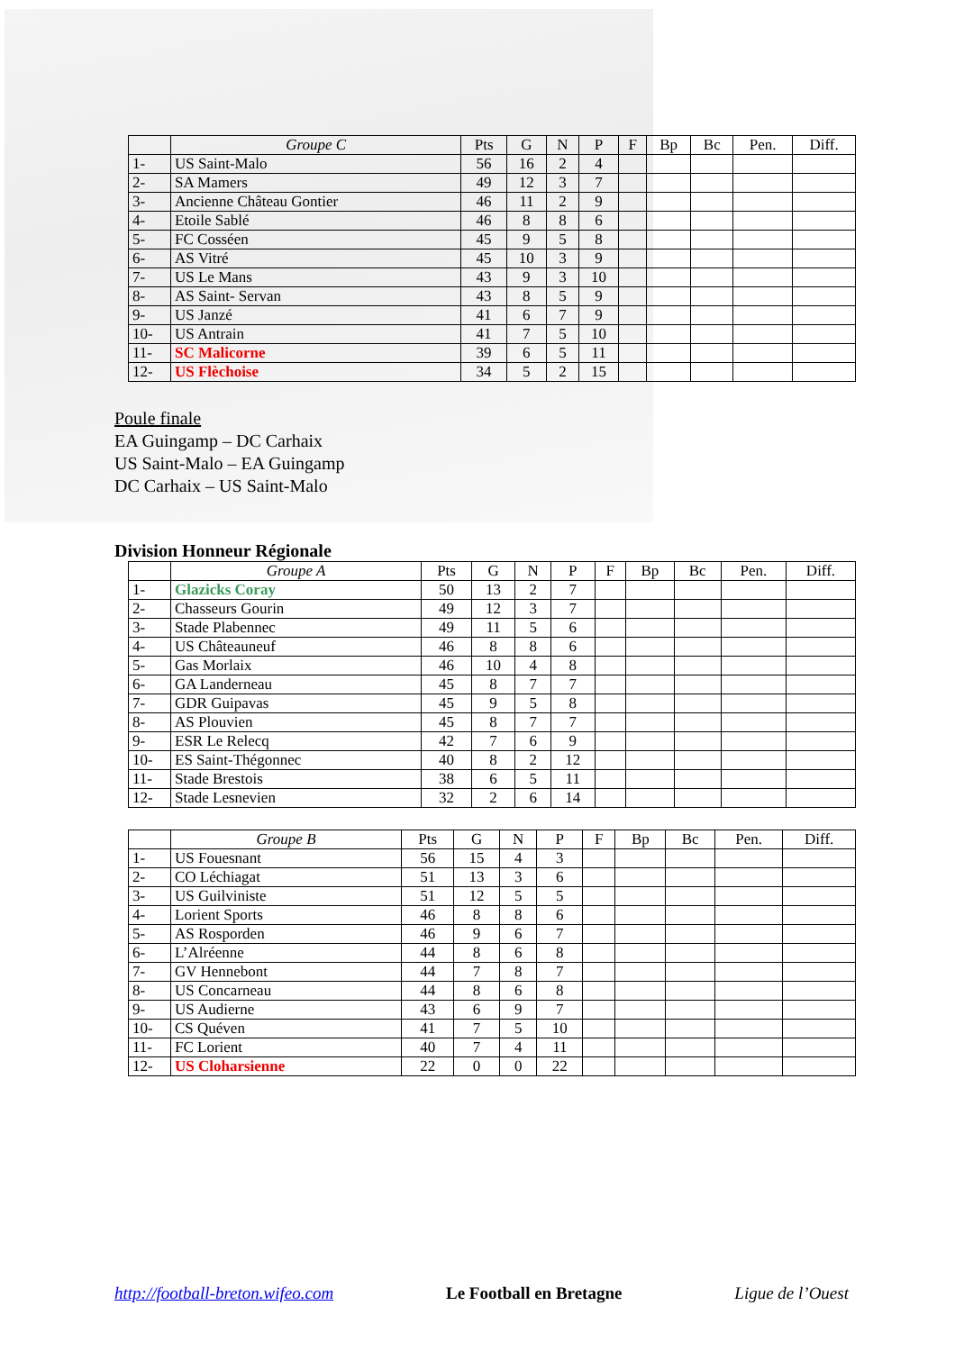| | Groupe C | Pts | G | N | P | F | Bp | Bc | Pen. | Diff. |
| --- | --- | --- | --- | --- | --- | --- | --- | --- | --- | --- |
| 1- | US Saint-Malo | 56 | 16 | 2 | 4 | | | | | |
| 2- | SA Mamers | 49 | 12 | 3 | 7 | | | | | |
| 3- | Ancienne Château Gontier | 46 | 11 | 2 | 9 | | | | | |
| 4- | Etoile Sablé | 46 | 8 | 8 | 6 | | | | | |
| 5- | FC Cosséen | 45 | 9 | 5 | 8 | | | | | |
| 6- | AS Vitré | 45 | 10 | 3 | 9 | | | | | |
| 7- | US Le Mans | 43 | 9 | 3 | 10 | | | | | |
| 8- | AS Saint- Servan | 43 | 8 | 5 | 9 | | | | | |
| 9- | US Janzé | 41 | 6 | 7 | 9 | | | | | |
| 10- | US Antrain | 41 | 7 | 5 | 10 | | | | | |
| 11- | SC Malicorne | 39 | 6 | 5 | 11 | | | | | |
| 12- | US Flèchoise | 34 | 5 | 2 | 15 | | | | | |
Poule finale
EA Guingamp – DC Carhaix
US Saint-Malo – EA Guingamp
DC Carhaix – US Saint-Malo
Division Honneur Régionale
| | Groupe A | Pts | G | N | P | F | Bp | Bc | Pen. | Diff. |
| --- | --- | --- | --- | --- | --- | --- | --- | --- | --- | --- |
| 1- | Glazicks Coray | 50 | 13 | 2 | 7 | | | | | |
| 2- | Chasseurs Gourin | 49 | 12 | 3 | 7 | | | | | |
| 3- | Stade Plabennec | 49 | 11 | 5 | 6 | | | | | |
| 4- | US Châteauneuf | 46 | 8 | 8 | 6 | | | | | |
| 5- | Gas Morlaix | 46 | 10 | 4 | 8 | | | | | |
| 6- | GA Landerneau | 45 | 8 | 7 | 7 | | | | | |
| 7- | GDR Guipavas | 45 | 9 | 5 | 8 | | | | | |
| 8- | AS Plouvien | 45 | 8 | 7 | 7 | | | | | |
| 9- | ESR Le Relecq | 42 | 7 | 6 | 9 | | | | | |
| 10- | ES Saint-Thégonnec | 40 | 8 | 2 | 12 | | | | | |
| 11- | Stade Brestois | 38 | 6 | 5 | 11 | | | | | |
| 12- | Stade Lesnevien | 32 | 2 | 6 | 14 | | | | | |
| | Groupe B | Pts | G | N | P | F | Bp | Bc | Pen. | Diff. |
| --- | --- | --- | --- | --- | --- | --- | --- | --- | --- | --- |
| 1- | US Fouesnant | 56 | 15 | 4 | 3 | | | | | |
| 2- | CO Léchiagat | 51 | 13 | 3 | 6 | | | | | |
| 3- | US Guilviniste | 51 | 12 | 5 | 5 | | | | | |
| 4- | Lorient Sports | 46 | 8 | 8 | 6 | | | | | |
| 5- | AS Rosporden | 46 | 9 | 6 | 7 | | | | | |
| 6- | L’Alréenne | 44 | 8 | 6 | 8 | | | | | |
| 7- | GV Hennebont | 44 | 7 | 8 | 7 | | | | | |
| 8- | US Concarneau | 44 | 8 | 6 | 8 | | | | | |
| 9- | US Audierne | 43 | 6 | 9 | 7 | | | | | |
| 10- | CS Quéven | 41 | 7 | 5 | 10 | | | | | |
| 11- | FC Lorient | 40 | 7 | 4 | 11 | | | | | |
| 12- | US Cloharsienne | 22 | 0 | 0 | 22 | | | | | |
http://football-breton.wifeo.com Le Football en Bretagne Ligue de l’Ouest